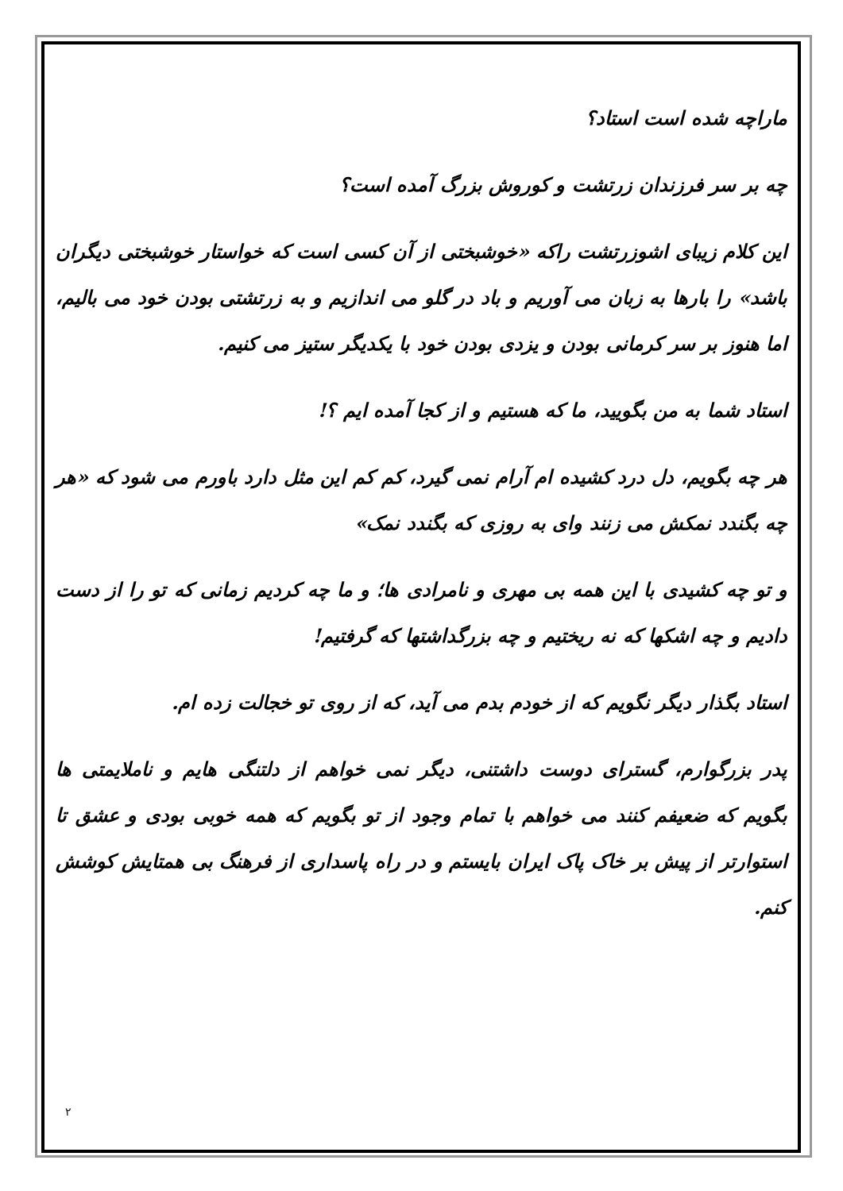ماراچه شده است استاد؟
چه بر سر فرزندان زرتشت و کوروش بزرگ آمده است؟
این کلام زیبای اشوزرتشت راکه «خوشبختی از آن کسی است که خواستار خوشبختی دیگران باشد» را بارها به زبان می آوریم و باد در گلو می اندازیم و به زرتشتی بودن خود می بالیم، اما هنوز بر سر کرمانی بودن و یزدی بودن خود با یکدیگر ستیز می کنیم.
استاد شما به من بگویید، ما که هستیم و از کجا آمده ایم ؟!
هر چه بگویم، دل درد کشیده ام آرام نمی گیرد، کم کم این مثل دارد باورم می شود که «هر چه بگندد نمکش می زنند وای به روزی که بگندد نمک»
و تو چه کشیدی با این همه بی مهری و نامرادی ها؛ و ما چه کردیم زمانی که تو را از دست دادیم و چه اشکها که نه ریختیم و چه بزرگداشتها که گرفتیم!
استاد بگذار دیگر نگویم که از خودم بدم می آید، که از روی تو خجالت زده ام.
پدر بزرگوارم، گسترای دوست داشتنی، دیگر نمی خواهم از دلتنگی هایم و ناملایمتی ها بگویم که ضعیفم کنند می خواهم با تمام وجود از تو بگویم که همه خوبی بودی و عشق تا استوارتر از پیش بر خاک پاک ایران بایستم و در راه پاسداری از فرهنگ بی همتایش کوشش کنم.
۲